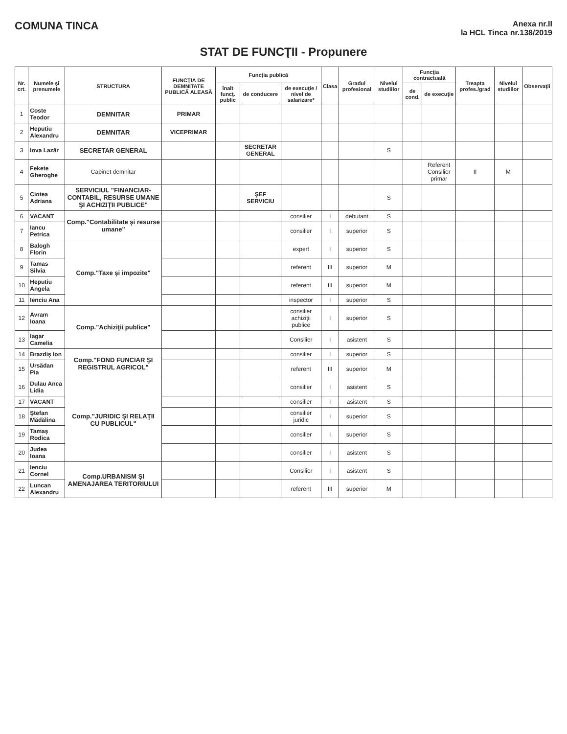COMUNA TINCA
Anexa nr.II
la HCL Tinca nr.138/2019
STAT DE FUNCŢII - Propunere
| Nr. crt. | Numele şi prenumele | STRUCTURA | FUNCŢIA DE DEMNITATE PUBLICĂ ALEASĂ | Funcţia publică | | | Clasa | Gradul profesional | Nivelul studiilor | Funcţia contractuală | | Treapta profes./grad | Nivelul studiilor | Observaţii |
| --- | --- | --- | --- | --- | --- | --- | --- | --- | --- | --- | --- | --- | --- | --- |
| | | | | înalt funcţ. public | de conducere | de execuţie / nivel de salarizare* | | | | de cond. | de execuţie | | | |
| 1 | Coste Teodor | DEMNITAR | PRIMAR | | | | | | | | | | | |
| 2 | Heputiu Alexandru | DEMNITAR | VICEPRIMAR | | | | | | | | | | | |
| 3 | Iova Lazăr | SECRETAR GENERAL | | | SECRETAR GENERAL | | | | S | | | | | |
| 4 | Fekete Gheroghe | Cabinet demnitar | | | | | | | | | Referent Consilier primar | II | M | |
| 5 | Ciotea Adriana | SERVICIUL "FINANCIAR-CONTABIL, RESURSE UMANE ŞI ACHIZIŢII PUBLICE" | | | ŞEF SERVICIU | | | | S | | | | | |
| 6 | VACANT | Comp."Contabilitate şi resurse umane" | | | | consilier | I | debutant | S | | | | | |
| 7 | Iancu Petrica | | | | | consilier | I | superior | S | | | | | |
| 8 | Balogh Florin | Comp."Taxe şi impozite" | | | | expert | I | superior | S | | | | | |
| 9 | Tamas Silvia | | | | | referent | III | superior | M | | | | | |
| 10 | Heputiu Angela | | | | | referent | III | superior | M | | | | | |
| 11 | Ienciu Ana | | | | | inspector | I | superior | S | | | | | |
| 12 | Avram Ioana | Comp."Achiziţii publice" | | | | consilier achiziţii publice | I | superior | S | | | | | |
| 13 | Iagar Camelia | | | | | Consilier | I | asistent | S | | | | | |
| 14 | Brazdiş Ion | Comp."FOND FUNCIAR ŞI REGISTRUL AGRICOL" | | | | consilier | I | superior | S | | | | | |
| 15 | Ursădan Pia | | | | | referent | III | superior | M | | | | | |
| 16 | Dulau Anca Lidia | Comp."JURIDIC ŞI RELAŢII CU PUBLICUL" | | | | consilier | I | asistent | S | | | | | |
| 17 | VACANT | | | | | consilier | I | asistent | S | | | | | |
| 18 | Ştefan Mădălina | | | | | consilier juridic | I | superior | S | | | | | |
| 19 | Tamaş Rodica | | | | | consilier | I | superior | S | | | | | |
| 20 | Judea Ioana | | | | | consilier | I | asistent | S | | | | | |
| 21 | Ienciu Cornel | Comp.URBANISM ŞI AMENAJAREA TERITORIULUI | | | | Consilier | I | asistent | S | | | | | |
| 22 | Luncan Alexandru | | | | | referent | III | superior | M | | | | | |